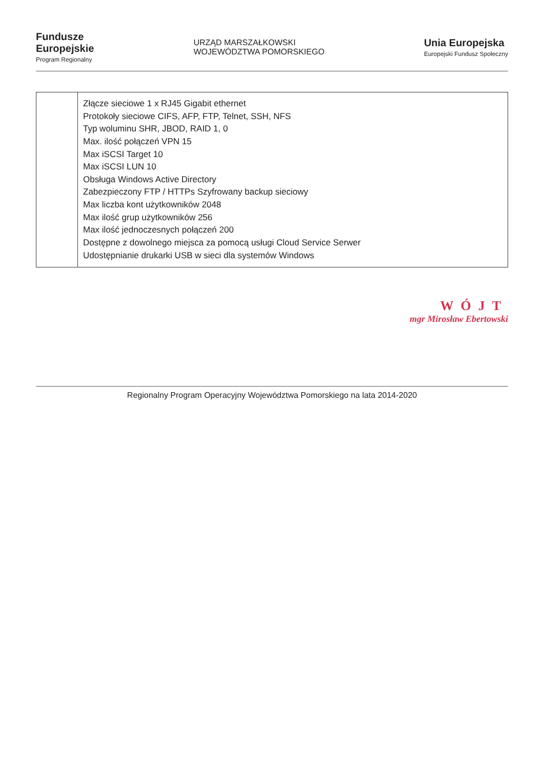Fundusze
Europejskie
Program Regionalny
URZĄD MARSZAŁKOWSKI
WOJEWÓDZTWA POMORSKIEGO
Unia Europejska
Europejski Fundusz Społeczny
| | Złącze sieciowe 1 x RJ45 Gigabit ethernet Protokoły sieciowe CIFS, AFP, FTP, Telnet, SSH, NFS Typ woluminu SHR, JBOD, RAID 1, 0 Max. ilość połączeń VPN 15 Max iSCSI Target 10 Max iSCSI LUN 10 Obsługa Windows Active Directory Zabezpieczony FTP / HTTPs Szyfrowany backup sieciowy Max liczba kont użytkowników 2048 Max ilość grup użytkowników 256 Max ilość jednoczesnych połączeń 200 Dostępne z dowolnego miejsca za pomocą usługi Cloud Service Serwer Udostępnianie drukarki USB w sieci dla systemów Windows |
WÓJT
mgr Mirosław Ebertowski
Regionalny Program Operacyjny Województwa Pomorskiego na lata 2014-2020